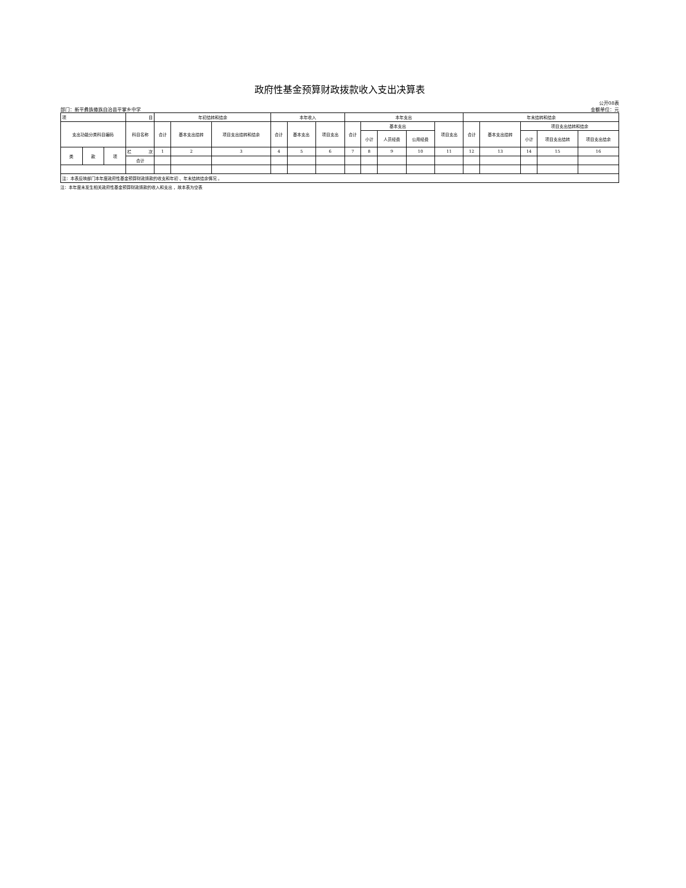政府性基金预算财政拨款收入支出决算表
公开08表
部门：新平彝族傣族自治县平掌乡中学 金额单位：元
| 项 | | | 目 | 年初结转和结余 | | | 本年收入 | | | 本年支出 | | | | | 年末结转和结余 | | | | |
| --- | --- | --- | --- | --- | --- | --- | --- | --- | --- | --- | --- | --- | --- | --- | --- | --- | --- | --- | --- |
| 支出功能分类科目编码 | | | 科目名称 | 合计 | 基本支出结转 | 项目支出结转和结余 | 合计 | 基本支出 | 项目支出 | 合计 | 基本支出 | | | 项目支出 | 合计 | 基本支出结转 | 项目支出结转和结余 | | |
| | | | | | | | | | | | 小计 | 人员经费 | 公用经费 | | | | 小计 | 项目支出结转 | 项目支出结余 |
| 类 | 款 | 项 | 栏 次 | 1 | 2 | 3 | 4 | 5 | 6 | 7 | 8 | 9 | 10 | 11 | 12 | 13 | 14 | 15 | 16 |
| | | | 合计 | | | | | | | | | | | | | | | | |
| 注：本表反映部门本年度政府性基金预算财政拨款的收支和年初 、年末结转结余情况 。 | | | | | | | | | | | | | | | | | | | |
注：本年度未发生相关政府性基金预算财政拨款的收入和支出 ，故本表为空表